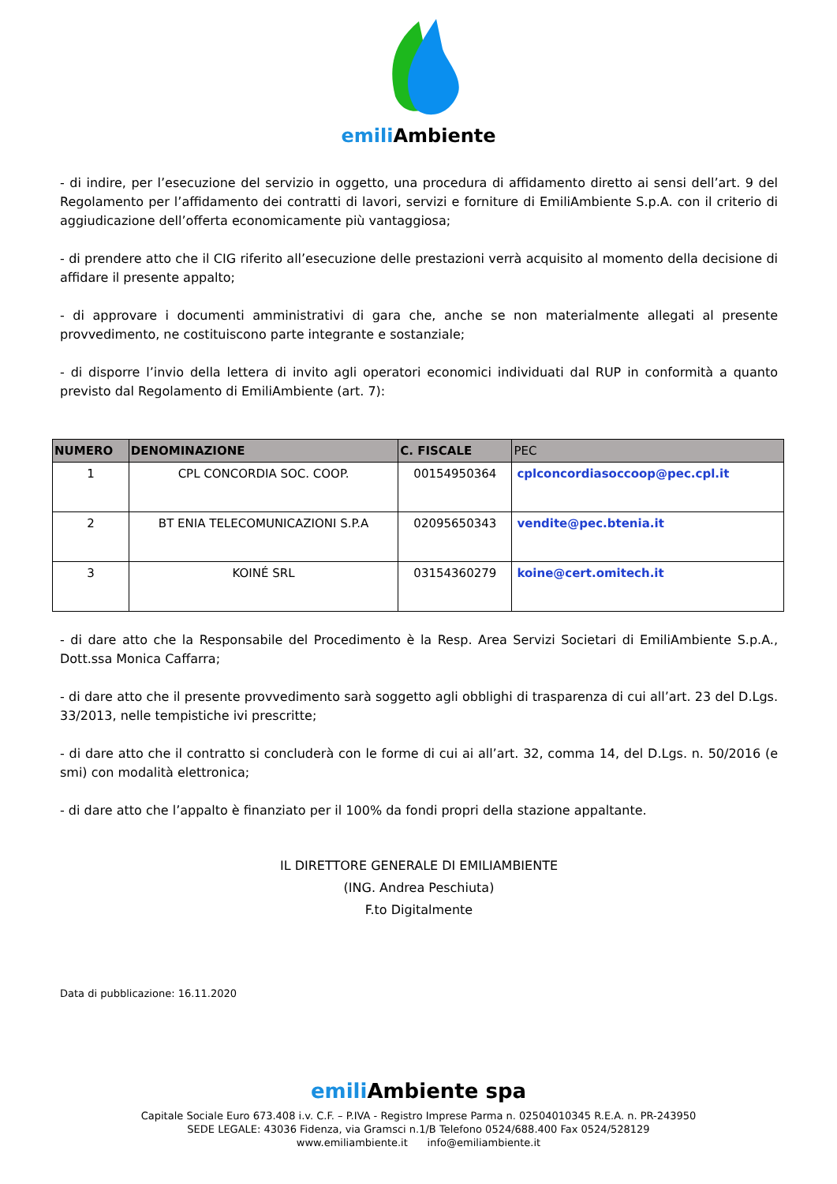emili Ambiente
- di indire, per l’esecuzione del servizio in oggetto, una procedura di affidamento diretto ai sensi dell’art. 9 del Regolamento per l’affidamento dei contratti di lavori, servizi e forniture di EmiliAmbiente S.p.A. con il criterio di aggiudicazione dell’offerta economicamente più vantaggiosa;
- di prendere atto che il CIG riferito all’esecuzione delle prestazioni verrà acquisito al momento della decisione di affidare il presente appalto;
- di approvare i documenti amministrativi di gara che, anche se non materialmente allegati al presente provvedimento, ne costituiscono parte integrante e sostanziale;
- di disporre l’invio della lettera di invito agli operatori economici individuati dal RUP in conformità a quanto previsto dal Regolamento di EmiliAmbiente (art. 7):
| NUMERO | DENOMINAZIONE | C. FISCALE | PEC |
| --- | --- | --- | --- |
| 1 | CPL CONCORDIA SOC. COOP. | 00154950364 | cplconcordiasoccoop@pec.cpl.it |
| 2 | BT ENIA TELECOMUNICAZIONI S.P.A | 02095650343 | vendite@pec.btenia.it |
| 3 | KOINÉ SRL | 03154360279 | koine@cert.omitech.it |
- di dare atto che la Responsabile del Procedimento è la Resp. Area Servizi Societari di EmiliAmbiente S.p.A., Dott.ssa Monica Caffarra;
- di dare atto che il presente provvedimento sarà soggetto agli obblighi di trasparenza di cui all’art. 23 del D.Lgs. 33/2013, nelle tempistiche ivi prescritte;
- di dare atto che il contratto si concluderà con le forme di cui ai all’art. 32, comma 14, del D.Lgs. n. 50/2016 (e smi) con modalità elettronica;
- di dare atto che l’appalto è finanziato per il 100% da fondi propri della stazione appaltante.
IL DIRETTORE GENERALE DI EMILIAMBIENTE
(ING. Andrea Peschiuta)
F.to Digitalmente
Data di pubblicazione: 16.11.2020
emili Ambiente spa
Capitale Sociale Euro 673.408 i.v. C.F. – P.IVA - Registro Imprese Parma n. 02504010345 R.E.A. n. PR-243950
SEDE LEGALE: 43036 Fidenza, via Gramsci n.1/B Telefono 0524/688.400 Fax 0524/528129
www.emiliambiente.it info@emiliambiente.it